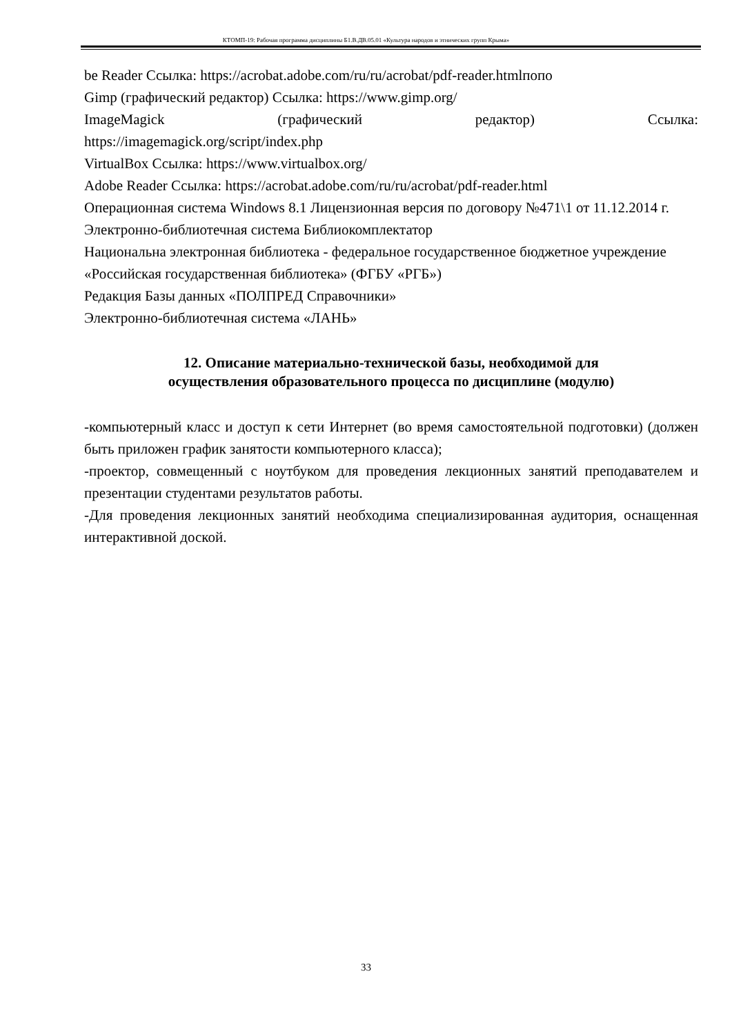КТОМП-19: Рабочая программа дисциплины Б1.В.ДВ.05.01 «Культура народов и этнических групп Крыма»
be Reader Ссылка: https://acrobat.adobe.com/ru/ru/acrobat/pdf-reader.htmlпопо
Gimp (графический редактор) Ссылка: https://www.gimp.org/
ImageMagick (графический редактор) Ссылка:
https://imagemagick.org/script/index.php
VirtualBox Ссылка: https://www.virtualbox.org/
Adobe Reader Ссылка: https://acrobat.adobe.com/ru/ru/acrobat/pdf-reader.html
Операционная система Windows 8.1 Лицензионная версия по договору №471\1 от 11.12.2014 г.
Электронно-библиотечная система Библиокомплектатор
Национальна электронная библиотека - федеральное государственное бюджетное учреждение «Российская государственная библиотека» (ФГБУ «РГБ»)
Редакция Базы данных «ПОЛПРЕД Справочники»
Электронно-библиотечная система «ЛАНЬ»
12. Описание материально-технической базы, необходимой для
осуществления образовательного процесса по дисциплине (модулю)
-компьютерный класс и доступ к сети Интернет (во время самостоятельной подготовки) (должен быть приложен график занятости компьютерного класса);
-проектор, совмещенный с ноутбуком для проведения лекционных занятий преподавателем и презентации студентами результатов работы.
-Для проведения лекционных занятий необходима специализированная аудитория, оснащенная интерактивной доской.
33